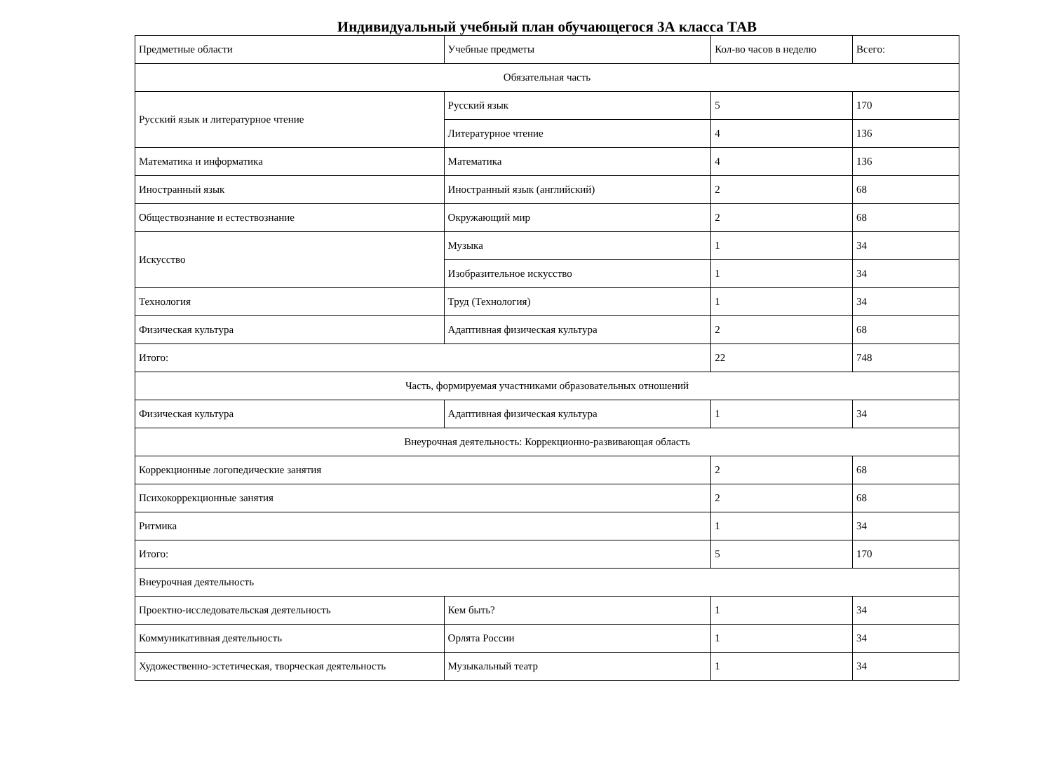Индивидуальный учебный план обучающегося 3А класса ТАВ
| Предметные области | Учебные предметы | Кол-во часов в неделю | Всего: |
| Обязательная часть | | | |
| Русский язык и литературное чтение | Русский язык | 5 | 170 |
| | Литературное чтение | 4 | 136 |
| Математика и информатика | Математика | 4 | 136 |
| Иностранный язык | Иностранный язык (английский) | 2 | 68 |
| Обществознание и естествознание | Окружающий мир | 2 | 68 |
| Искусство | Музыка | 1 | 34 |
| | Изобразительное искусство | 1 | 34 |
| Технология | Труд (Технология) | 1 | 34 |
| Физическая культура | Адаптивная физическая культура | 2 | 68 |
| Итого: | | 22 | 748 |
| Часть, формируемая участниками образовательных отношений | | | |
| Физическая культура | Адаптивная физическая культура | 1 | 34 |
| Внеурочная деятельность: Коррекционно-развивающая область | | | |
| Коррекционные логопедические занятия | | 2 | 68 |
| Психокоррекционные занятия | | 2 | 68 |
| Ритмика | | 1 | 34 |
| Итого: | | 5 | 170 |
| Внеурочная деятельность | | | |
| Проектно-исследовательская деятельность | Кем быть? | 1 | 34 |
| Коммуникативная деятельность | Орлята России | 1 | 34 |
| Художественно-эстетическая, творческая деятельность | Музыкальный театр | 1 | 34 |